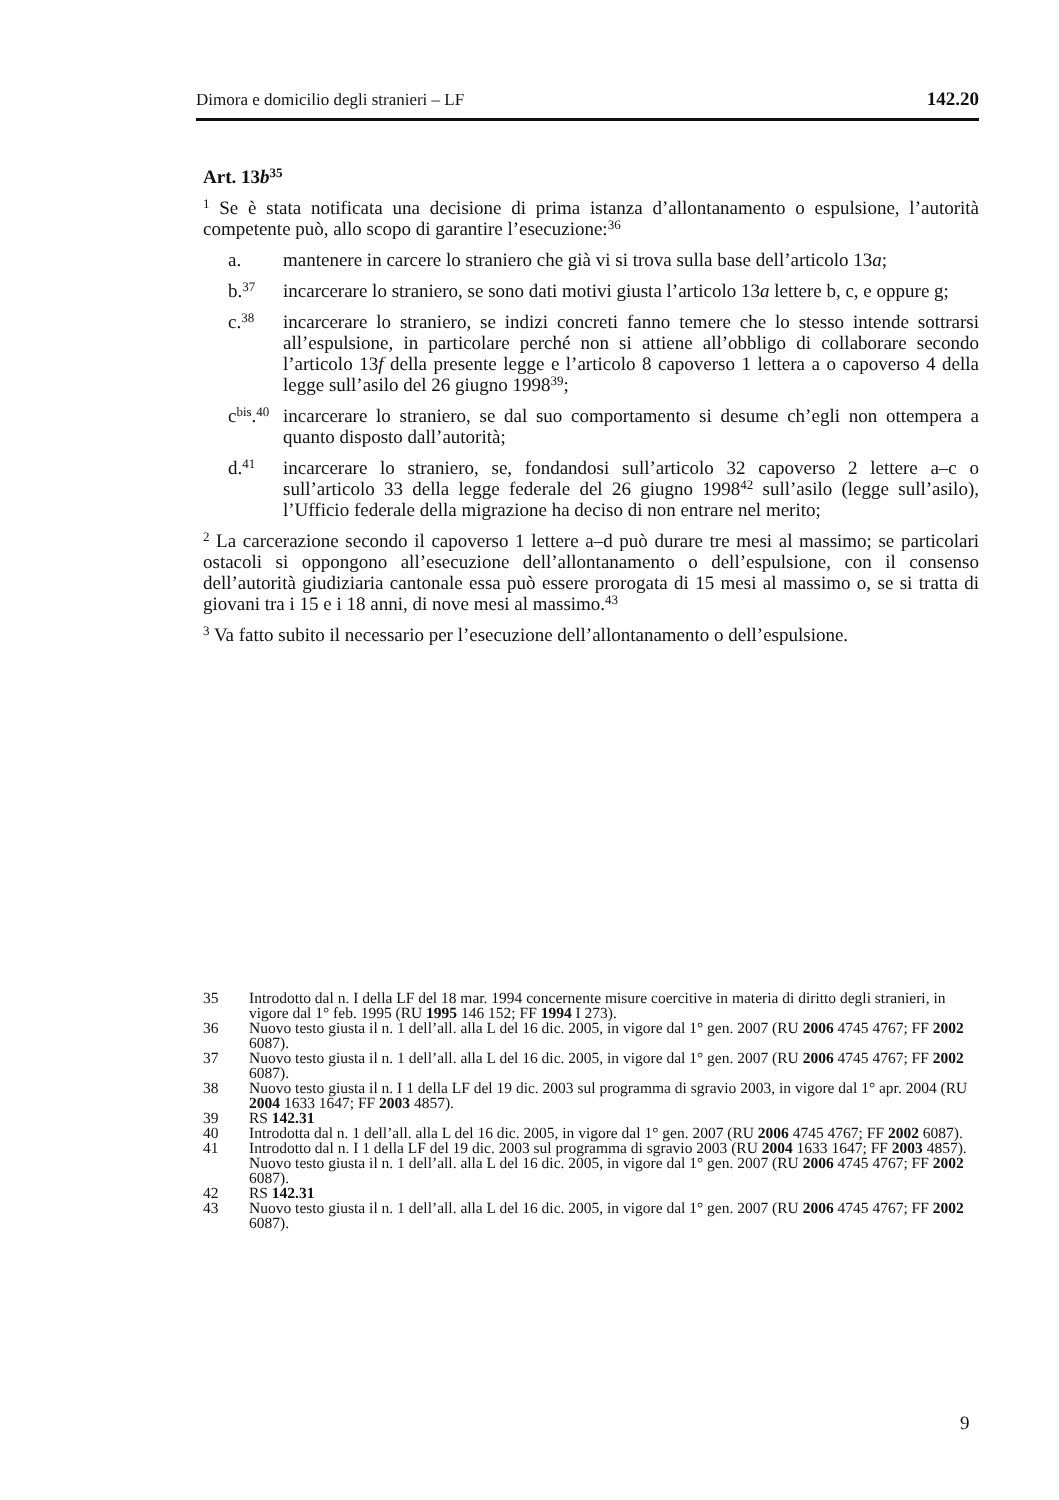Dimora e domicilio degli stranieri – LF 142.20
Art. 13b<sup>35</sup>
<sup>1</sup> Se è stata notificata una decisione di prima istanza d’allontanamento o espulsione, l’autorità competente può, allo scopo di garantire l’esecuzione:<sup>36</sup>
a. mantenere in carcere lo straniero che già vi si trova sulla base dell’articolo 13a;
b.<sup>37</sup> incarcerare lo straniero, se sono dati motivi giusta l’articolo 13a lettere b, c, e oppure g;
c.<sup>38</sup> incarcerare lo straniero, se indizi concreti fanno temere che lo stesso intende sottrarsi all’espulsione, in particolare perché non si attiene all’obbligo di collaborare secondo l’articolo 13f della presente legge e l’articolo 8 capoverso 1 lettera a o capoverso 4 della legge sull’asilo del 26 giugno 1998<sup>39</sup>;
c<sup>bis</sup>.<sup>40</sup> incarcerare lo straniero, se dal suo comportamento si desume ch’egli non ottempera a quanto disposto dall’autorità;
d.<sup>41</sup> incarcerare lo straniero, se, fondandosi sull’articolo 32 capoverso 2 lettere a–c o sull’articolo 33 della legge federale del 26 giugno 1998<sup>42</sup> sull’asilo (legge sull’asilo), l’Ufficio federale della migrazione ha deciso di non entrare nel merito;
<sup>2</sup> La carcerazione secondo il capoverso 1 lettere a–d può durare tre mesi al massimo; se particolari ostacoli si oppongono all’esecuzione dell’allontanamento o dell’espulsione, con il consenso dell’autorità giudiziaria cantonale essa può essere prorogata di 15 mesi al massimo o, se si tratta di giovani tra i 15 e i 18 anni, di nove mesi al massimo.<sup>43</sup>
<sup>3</sup> Va fatto subito il necessario per l’esecuzione dell’allontanamento o dell’espulsione.
35 Introdotto dal n. I della LF del 18 mar. 1994 concernente misure coercitive in materia di diritto degli stranieri, in vigore dal 1° feb. 1995 (RU 1995 146 152; FF 1994 I 273).
36 Nuovo testo giusta il n. 1 dell’all. alla L del 16 dic. 2005, in vigore dal 1° gen. 2007 (RU 2006 4745 4767; FF 2002 6087).
37 Nuovo testo giusta il n. 1 dell’all. alla L del 16 dic. 2005, in vigore dal 1° gen. 2007 (RU 2006 4745 4767; FF 2002 6087).
38 Nuovo testo giusta il n. I 1 della LF del 19 dic. 2003 sul programma di sgravio 2003, in vigore dal 1° apr. 2004 (RU 2004 1633 1647; FF 2003 4857).
39 RS 142.31
40 Introdotta dal n. 1 dell’all. alla L del 16 dic. 2005, in vigore dal 1° gen. 2007 (RU 2006 4745 4767; FF 2002 6087).
41 Introdotto dal n. I 1 della LF del 19 dic. 2003 sul programma di sgravio 2003 (RU 2004 1633 1647; FF 2003 4857). Nuovo testo giusta il n. 1 dell’all. alla L del 16 dic. 2005, in vigore dal 1° gen. 2007 (RU 2006 4745 4767; FF 2002 6087).
42 RS 142.31
43 Nuovo testo giusta il n. 1 dell’all. alla L del 16 dic. 2005, in vigore dal 1° gen. 2007 (RU 2006 4745 4767; FF 2002 6087).
9